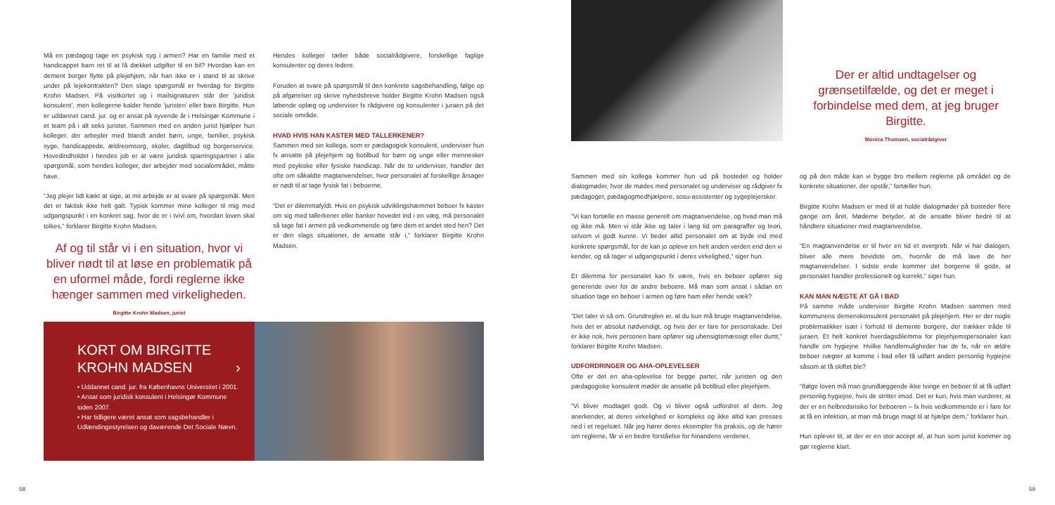Må en pædagog tage en psykisk syg i armen? Har en familie med et handicappet barn ret til at få dækket udgifter til en bil? Hvordan kan en dement borger flytte på plejehjem, når han ikke er i stand til at skrive under på lejekontrakten? Den slags spørgsmål er hverdag for Birgitte Krohn Madsen. På visitkortet og i mailsignaturen står der ’juridisk konsulent’, men kollegerne kalder hende ’juristen’ eller bare Birgitte. Hun er uddannet cand. jur. og er ansat på syvende år i Helsingør Kommune i et team på i alt seks jurister. Sammen med en anden jurist hjælper hun kolleger, der arbejder med blandt andet børn, unge, familier, psykisk syge, handicappede, ældreomsorg, skoler, dagtilbud og borgerservice. Hovedindholdet i hendes job er at være juridisk sparringspartner i alle spørgsmål, som hendes kolleger, der arbejder med socialområdet, måtte have.
”Jeg plejer lidt kækt at sige, at mit arbejde er at svare på spørgsmål. Men det er faktisk ikke helt galt. Typisk kommer mine kolleger til mig med udgangspunkt i en konkret sag, hvor de er i tvivl om, hvordan loven skal tolkes,” forklarer Birgitte Krohn Madsen.
Af og til står vi i en situation, hvor vi bliver nødt til at løse en problematik på en uformel måde, fordi reglerne ikke hænger sammen med virkeligheden.
Birgitte Krohn Madsen, jurist
Hendes kolleger tæller både socialrådgivere, forskellige faglige konsulenter og deres ledere.
Foruden at svare på spørgsmål til den konkrete sagsbehandling, følge op på afgørelser og skrive nyhedsbreve holder Birgitte Krohn Madsen også løbende oplæg og underviser fx rådgivere og konsulenter i juraen på det sociale område.
HVAD HVIS HAN KASTER MED TALLERKENER?
Sammen med sin kollega, som er pædagogisk konsulent, underviser hun fx ansatte på plejehjem og botilbud for børn og unge eller mennesker med psykiske eller fysiske handicap. Når de to underviser, handler det ofte om såkaldte magtanvendelser, hvor personalet af forskellige årsager er nødt til at tage fysisk fat i beboerne.
”Det er dilemmafyldt. Hvis en psykisk udviklingshæmmet beboer fx kaster om sig med tallerkener eller banker hovedet ind i en væg, må personalet så tage fat i armen på vedkommende og føre dem et andet sted hen? Det er den slags situationer, de ansatte står i,” forklarer Birgitte Krohn Madsen.
KORT OM BIRGITTE KROHN MADSEN ›
• Uddannet cand. jur. fra Københavns Universitet i 2001.
• Ansat som juridisk konsulent i Helsingør Kommune siden 2007.
• Har tidligere været ansat som sagsbehandler i Udlændingestyrelsen og daværende Det Sociale Nævn.
58
Der er altid undtagelser og grænsetilfælde, og det er meget i forbindelse med dem, at jeg bruger Birgitte.
Monica Thomsen, socialrådgiver
Sammen med sin kollega kommer hun ud på bostedet og holder dialogmøder, hvor de mødes med personalet og underviser og rådgiver fx pædagoger, pædagogmedhjælpere, sosu-assistenter og sygeplejersker.
”Vi kan fortælle en masse generelt om magtanvendelse, og hvad man må og ikke må. Men vi står ikke og taler i lang tid om paragraffer og teori, selvom vi godt kunne. Vi beder altid personalet om at byde ind med konkrete spørgsmål, for de kan jo opleve en helt anden verden end den vi kender, og så tager vi udgangspunkt i deres virkelighed,” siger hun.
Et dilemma for personalet kan fx være, hvis en beboer opfører sig generende over for de andre beboere. Må man som ansat i sådan en situation tage en beboer i armen og føre ham eller hende væk?
”Det taler vi så om. Grundreglen er, at du kun må bruge magtanvendelse, hvis det er absolut nødvendigt, og hvis der er fare for personskade. Det er ikke nok, hvis personen bare opfører sig uhensigtsmæssigt eller dumt,” forklarer Birgitte Krohn Madsen.
UDFORDRINGER OG AHA-OPLEVELSER
Ofte er det en aha-oplevelse for begge parter, når juristen og den pædagogiske konsulent møder de ansatte på botilbud eller plejehjem.
”Vi bliver modtaget godt. Og vi bliver også udfordret af dem. Jeg anerkender, at deres virkelighed er kompleks og ikke altid kan presses ned i et regelsæt. Når jeg hører deres eksempler fra praksis, og de hører om reglerne, får vi en bedre forståelse for hinandens verdener,
og på den måde kan vi bygge bro mellem reglerne på området og de konkrete situationer, der opstår,” fortæller hun.
Birgitte Krohn Madsen er med til at holde dialogmøder på bosteder flere gange om året. Møderne betyder, at de ansatte bliver bedre til at håndtere situationer med magtanvendelse.
”En magtanvendelse er til hver en tid et overgreb. Når vi har dialogen, bliver alle mere bevidste om, hvornår de må lave de her magtanvendelser. I sidste ende kommer det borgerne til gode, at personalet handler professionelt og korrekt,” siger hun.
KAN MAN NÆGTE AT GÅ I BAD
På samme måde underviser Birgitte Krohn Madsen sammen med kommunens demenskonsulent personalet på plejehjem. Her er der nogle problematikker især i forhold til demente borgere, der trækker tråde til juraen. Et helt konkret hverdagsdilemma for plejehjemspersonalet kan handle om hygiejne. Hvilke handlemuligheder har de fx, når en ældre beboer nægter at komme i bad eller få udført anden personlig hygiejne såsom at få skiftet ble?
”Ifølge loven må man grundlæggende ikke tvinge en beboer til at få udført personlig hygiejne, hvis de stritter imod. Det er kun, hvis man vurderer, at der er en helbredsrisiko for beboeren – fx hvis vedkommende er i fare for at få en infektion, at man må bruge magt til at hjælpe dem,” forklarer hun.
Hun oplever tit, at der er en stor accept af, at hun som jurist kommer og gør reglerne klart.
59